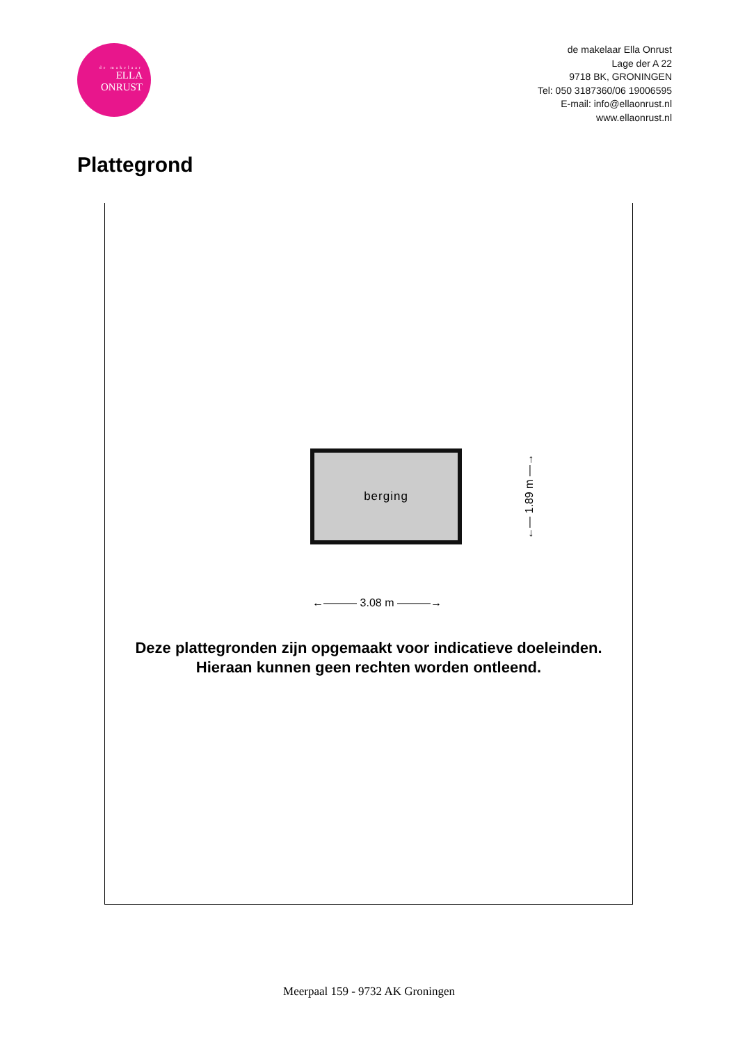de makelaar
ELLA
ONRUST
de makelaar Ella Onrust
Lage der A 22
9718 BK, GRONINGEN
Tel: 050 3187360/06 19006595
E-mail: info@ellaonrust.nl
www.ellaonrust.nl
Plattegrond
berging
Deze plattegronden zijn opgemaakt voor indicatieve doeleinden.
Hieraan kunnen geen rechten worden ontleend.
←——— 3.08 m ———→
←— 1.89 m —→
Meerpaal 159 - 9732 AK Groningen